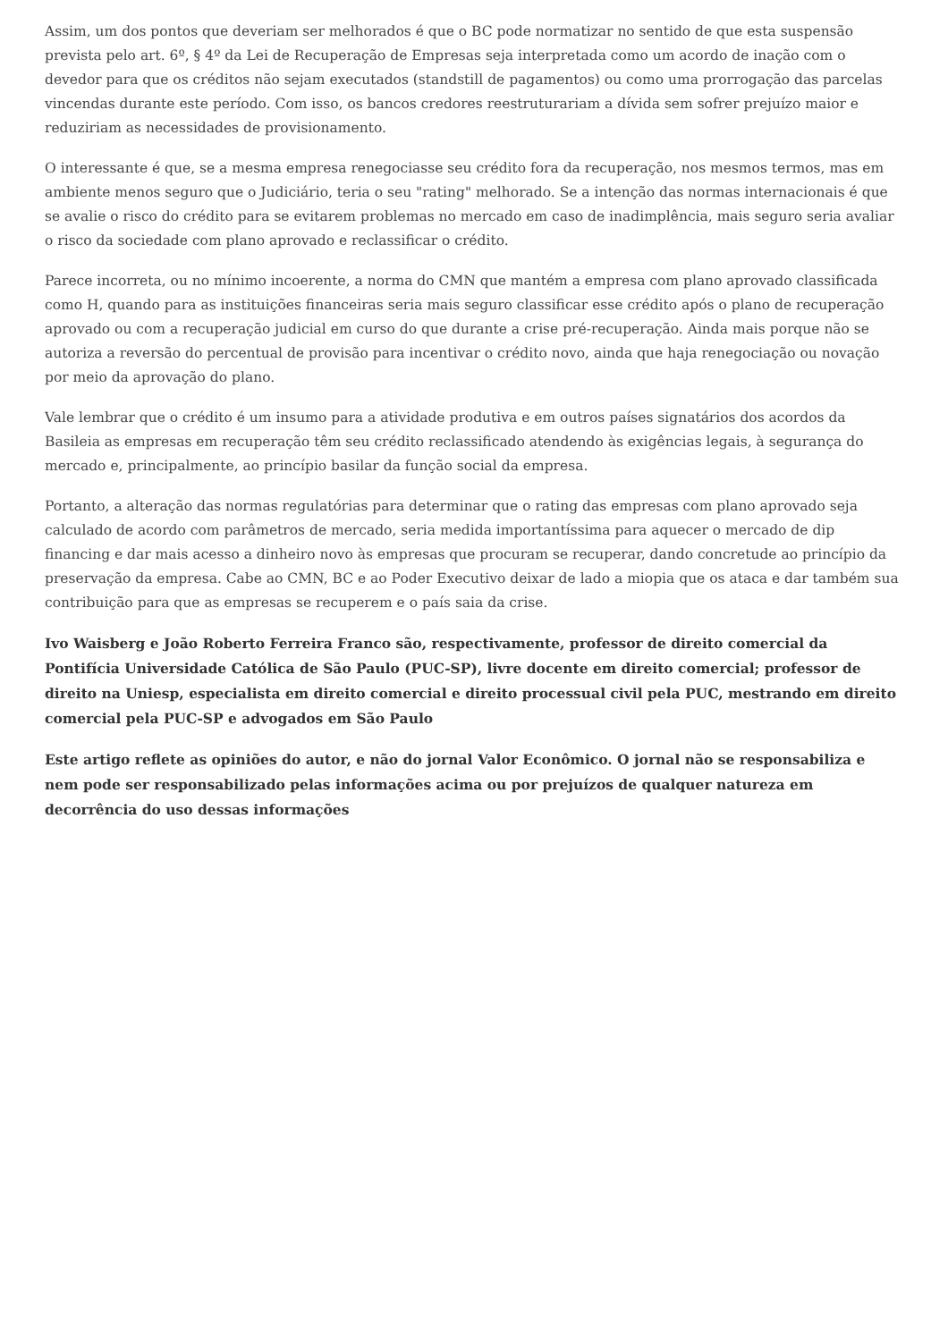Assim, um dos pontos que deveriam ser melhorados é que o BC pode normatizar no sentido de que esta suspensão prevista pelo art. 6º, § 4º da Lei de Recuperação de Empresas seja interpretada como um acordo de inação com o devedor para que os créditos não sejam executados (standstill de pagamentos) ou como uma prorrogação das parcelas vincendas durante este período. Com isso, os bancos credores reestruturariam a dívida sem sofrer prejuízo maior e reduziriam as necessidades de provisionamento.
O interessante é que, se a mesma empresa renegociasse seu crédito fora da recuperação, nos mesmos termos, mas em ambiente menos seguro que o Judiciário, teria o seu "rating" melhorado. Se a intenção das normas internacionais é que se avalie o risco do crédito para se evitarem problemas no mercado em caso de inadimplência, mais seguro seria avaliar o risco da sociedade com plano aprovado e reclassificar o crédito.
Parece incorreta, ou no mínimo incoerente, a norma do CMN que mantém a empresa com plano aprovado classificada como H, quando para as instituições financeiras seria mais seguro classificar esse crédito após o plano de recuperação aprovado ou com a recuperação judicial em curso do que durante a crise pré-recuperação. Ainda mais porque não se autoriza a reversão do percentual de provisão para incentivar o crédito novo, ainda que haja renegociação ou novação por meio da aprovação do plano.
Vale lembrar que o crédito é um insumo para a atividade produtiva e em outros países signatários dos acordos da Basileia as empresas em recuperação têm seu crédito reclassificado atendendo às exigências legais, à segurança do mercado e, principalmente, ao princípio basilar da função social da empresa.
Portanto, a alteração das normas regulatórias para determinar que o rating das empresas com plano aprovado seja calculado de acordo com parâmetros de mercado, seria medida importantíssima para aquecer o mercado de dip financing e dar mais acesso a dinheiro novo às empresas que procuram se recuperar, dando concretude ao princípio da preservação da empresa. Cabe ao CMN, BC e ao Poder Executivo deixar de lado a miopia que os ataca e dar também sua contribuição para que as empresas se recuperem e o país saia da crise.
Ivo Waisberg e João Roberto Ferreira Franco são, respectivamente, professor de direito comercial da Pontifícia Universidade Católica de São Paulo (PUC-SP), livre docente em direito comercial; professor de direito na Uniesp, especialista em direito comercial e direito processual civil pela PUC, mestrando em direito comercial pela PUC-SP e advogados em São Paulo
Este artigo reflete as opiniões do autor, e não do jornal Valor Econômico. O jornal não se responsabiliza e nem pode ser responsabilizado pelas informações acima ou por prejuízos de qualquer natureza em decorrência do uso dessas informações